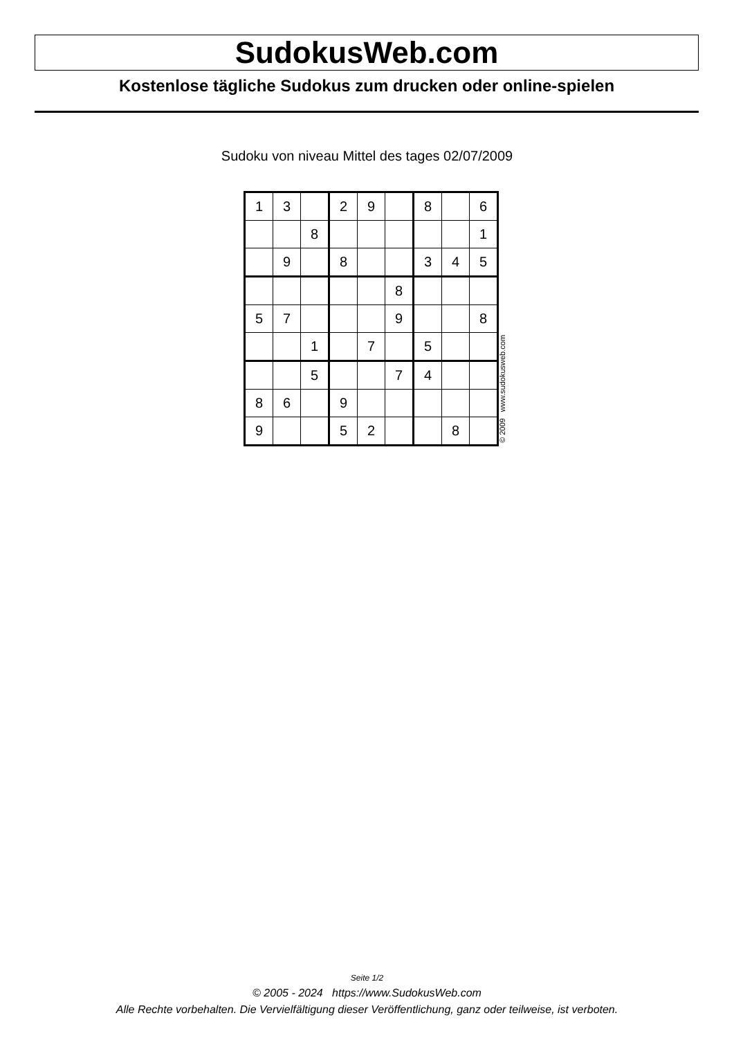SudokusWeb.com
Kostenlose tägliche Sudokus zum drucken oder online-spielen
Sudoku von niveau Mittel des tages 02/07/2009
| 1 | 3 | | 2 | 9 | | 8 | | 6 |
| | | 8 | | | | | | 1 |
| | 9 | | 8 | | | 3 | 4 | 5 |
| | | | | | 8 | | | |
| 5 | 7 | | | | 9 | | | 8 |
| | | 1 | | 7 | | 5 | | |
| | | 5 | | | 7 | 4 | | |
| 8 | 6 | | 9 | | | | | |
| 9 | | | 5 | 2 | | | 8 | |
© 2009 www.sudokusweb.com
Seite 1/2
© 2005 - 2024 https://www.SudokusWeb.com
Alle Rechte vorbehalten. Die Vervielfältigung dieser Veröffentlichung, ganz oder teilweise, ist verboten.